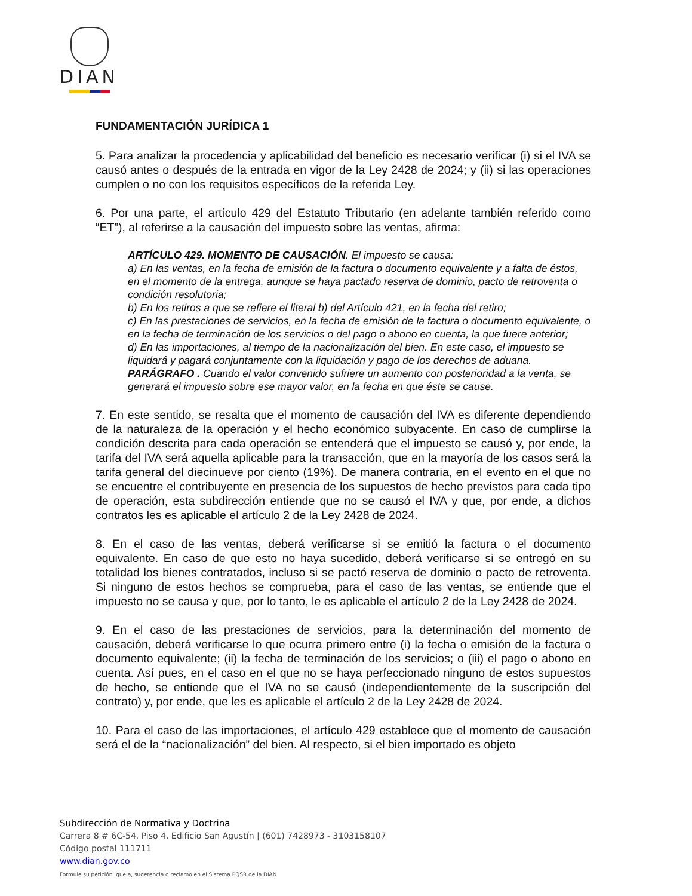DIAN
FUNDAMENTACIÓN JURÍDICA 1
5. Para analizar la procedencia y aplicabilidad del beneficio es necesario verificar (i) si el IVA se causó antes o después de la entrada en vigor de la Ley 2428 de 2024; y (ii) si las operaciones cumplen o no con los requisitos específicos de la referida Ley.
6. Por una parte, el artículo 429 del Estatuto Tributario (en adelante también referido como “ET”), al referirse a la causación del impuesto sobre las ventas, afirma:
ARTÍCULO 429. MOMENTO DE CAUSACIÓN. El impuesto se causa:
a) En las ventas, en la fecha de emisión de la factura o documento equivalente y a falta de éstos, en el momento de la entrega, aunque se haya pactado reserva de dominio, pacto de retroventa o condición resolutoria;
b) En los retiros a que se refiere el literal b) del Artículo 421, en la fecha del retiro;
c) En las prestaciones de servicios, en la fecha de emisión de la factura o documento equivalente, o en la fecha de terminación de los servicios o del pago o abono en cuenta, la que fuere anterior;
d) En las importaciones, al tiempo de la nacionalización del bien. En este caso, el impuesto se liquidará y pagará conjuntamente con la liquidación y pago de los derechos de aduana.
PARÁGRAFO . Cuando el valor convenido sufriere un aumento con posterioridad a la venta, se generará el impuesto sobre ese mayor valor, en la fecha en que éste se cause.
7. En este sentido, se resalta que el momento de causación del IVA es diferente dependiendo de la naturaleza de la operación y el hecho económico subyacente. En caso de cumplirse la condición descrita para cada operación se entenderá que el impuesto se causó y, por ende, la tarifa del IVA será aquella aplicable para la transacción, que en la mayoría de los casos será la tarifa general del diecinueve por ciento (19%). De manera contraria, en el evento en el que no se encuentre el contribuyente en presencia de los supuestos de hecho previstos para cada tipo de operación, esta subdirección entiende que no se causó el IVA y que, por ende, a dichos contratos les es aplicable el artículo 2 de la Ley 2428 de 2024.
8. En el caso de las ventas, deberá verificarse si se emitió la factura o el documento equivalente. En caso de que esto no haya sucedido, deberá verificarse si se entregó en su totalidad los bienes contratados, incluso si se pactó reserva de dominio o pacto de retroventa. Si ninguno de estos hechos se comprueba, para el caso de las ventas, se entiende que el impuesto no se causa y que, por lo tanto, le es aplicable el artículo 2 de la Ley 2428 de 2024.
9. En el caso de las prestaciones de servicios, para la determinación del momento de causación, deberá verificarse lo que ocurra primero entre (i) la fecha o emisión de la factura o documento equivalente; (ii) la fecha de terminación de los servicios; o (iii) el pago o abono en cuenta. Así pues, en el caso en el que no se haya perfeccionado ninguno de estos supuestos de hecho, se entiende que el IVA no se causó (independientemente de la suscripción del contrato) y, por ende, que les es aplicable el artículo 2 de la Ley 2428 de 2024.
10. Para el caso de las importaciones, el artículo 429 establece que el momento de causación será el de la “nacionalización” del bien. Al respecto, si el bien importado es objeto
Subdirección de Normativa y Doctrina
Carrera 8 # 6C-54. Piso 4. Edificio San Agustín | (601) 7428973 - 3103158107
Código postal 111711
www.dian.gov.co
Formule su petición, queja, sugerencia o reclamo en el Sistema PQSR de la DIAN